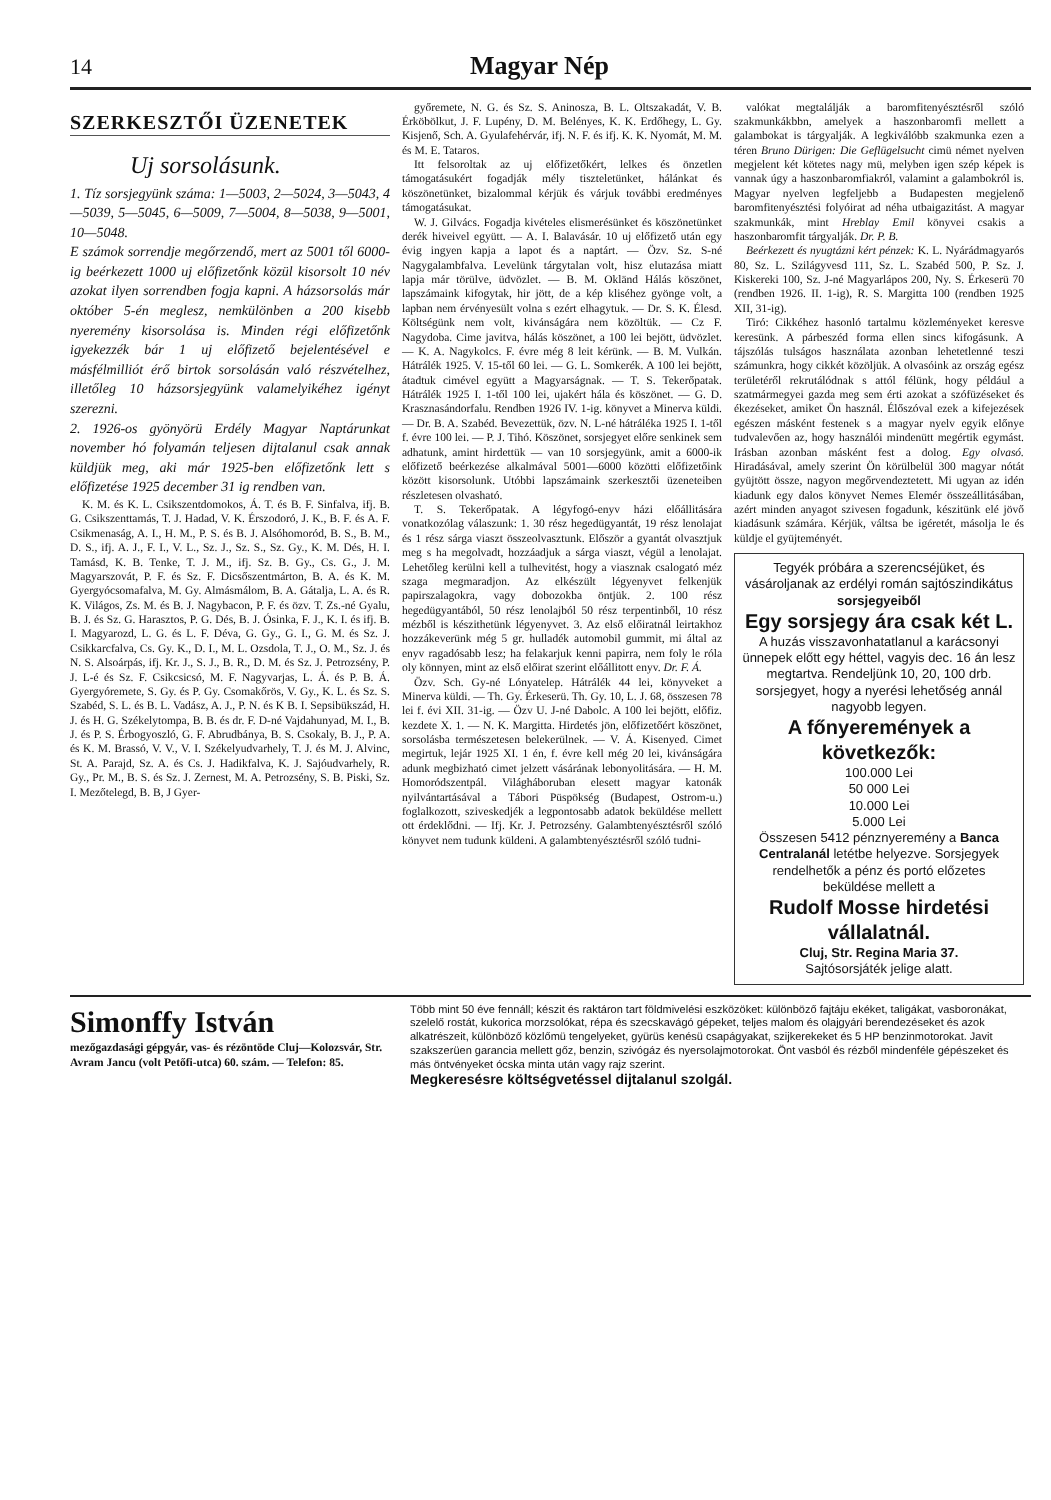14 Magyar Nép
SZERKESZTŐI ÜZENETEK
Uj sorsolásunk.
1. Tíz sorsjegyünk száma: 1—5003, 2—5024, 3—5043, 4—5039, 5—5045, 6—5009, 7—5004, 8—5038, 9—5001, 10—5048.
E számok sorrendje megőrzendő, mert az 5001 től 6000-ig beérkezett 1000 uj előfizetőnk közül kisorsolt 10 név azokat ilyen sorrendben fogja kapni. A házsorsolás már október 5-én meglesz, nemkülönben a 200 kisebb nyeremény kisorsolása is. Minden régi előfizetőnk igyekezzék bár 1 uj előfizető bejelentésével e másfélmilliót érő birtok sorsolásán való részvételhez, illetőleg 10 házsorsjegyünk valamelyikéhez igényt szerezni.
2. 1926-os gyönyörü Erdély Magyar Naptárunkat november hó folyamán teljesen dijtalanul csak annak küldjük meg, aki már 1925-ben előfizetőnk lett s előfizetése 1925 december 31 ig rendben van.
K. M. és K. L. Csikszentdomokos, Á. T. és B. F. Sinfalva, ifj. B. G. Csikszenttamás, T. J. Hadad, V. K. Érszodoró, J. K., B. F. és A. F. Csikmenaság, A. I., H. M., P. S. és B. J. Alsóhomoród, B. S., B. M., D. S., ifj. A. J., F. I., V. L., Sz. J., Sz. S., Sz. Gy., K. M. Dés, H. I. Tamásd, K. B. Tenke, T. J. M., ifj. Sz. B. Gy., Cs. G., J. M. Magyarszovát, P. F. és Sz. F. Dicsőszentmárton, B. A. és K. M. Gyergyócsomafalva, M. Gy. Almásmálom, B. A. Gátalja, L. A. és R. K. Világos, Zs. M. és B. J. Nagybacon, P. F. és özv. T. Zs.-né Gyalu, B. J. és Sz. G. Harasztos, P. G. Dés, B. J. Ósinka, F. J., K. I. és ifj. B. I. Magyarozd, L. G. és L. F. Déva, G. Gy., G. I., G. M. és Sz. J. Csikkarcfalva, Cs. Gy. K., D. I., M. L. Ozsdola, T. J., O. M., Sz. J. és N. S. Alsoárpás, ifj. Kr. J., S. J., B. R., D. M. és Sz. J. Petrozsény, P. J. L-é és Sz. F. Csikcsicsó, M. F. Nagyvarjas, L. Á. és P. B. Á. Gyergyóremete, S. Gy. és P. Gy. Csomakőrös, V. Gy., K. L. és Sz. S. Szabéd, S. L. és B. L. Vadász, A. J., P. N. és K B. I. Sepsibükszád, H. J. és H. G. Székelytompa, B. B. és dr. F. D-né Vajdahunyad, M. I., B. J. és P. S. Érbogyoszló, G. F. Abrudbánya, B. S. Csokaly, B. J., P. A. és K. M. Brassó, V. V., V. I. Székelyudvarhely, T. J. és M. J. Alvinc, St. A. Parajd, Sz. A. és Cs. J. Hadikfalva, K. J. Sajóudvarhely, R. Gy., Pr. M., B. S. és Sz. J. Zernest, M. A. Petrozsény, S. B. Piski, Sz. I. Mezőtelegd, B. B, J Gyer-
győremete, N. G. és Sz. S. Aninosza, B. L. Oltszakadát, V. B. Érköbölkut, J. F. Lupény, D. M. Belényes, K. K. Erdőhegy, L. Gy. Kisjenő, Sch. A. Gyulafehérvár, ifj. N. F. és ifj. K. K. Nyomát, M. M. és M. E. Tataros.
Itt felsoroltak az uj előfizetőkért, lelkes és önzetlen támogatásukért fogadják mély tiszteletünket, hálánkat és köszönetünket, bizalommal kérjük és várjuk további eredményes támogatásukat.
W. J. Gilvács. Fogadja kivételes elismerésünket és köszönetünket derék hiveivel együtt. — A. I. Balavásár. 10 uj előfizető után egy évig ingyen kapja a lapot és a naptárt. — Özv. Sz. S-né Nagygalambfalva. Levelünk tárgytalan volt, hisz elutazása miatt lapja már törülve, üdvözlet. — B. M. Okländ Hálás köszönet, lapszámaink kifogytak, hir jött, de a kép kliséhez gyönge volt, a lapban nem érvényesült volna s ezért elhagytuk. — Dr. S. K. Élesd. Költségünk nem volt, kivánságára nem közöltük. — Cz F. Nagydoba. Cime javitva, hálás köszönet, a 100 lei bejött, üdvözlet. — K. A. Nagykolcs. F. évre még 8 leit kérünk. — B. M. Vulkán. Hátrálék 1925. V. 15-től 60 lei. — G. L. Somkerék. A 100 lei bejött, átadtuk cimével együtt a Magyarságnak. — T. S. Tekerőpatak. Hátrálék 1925 I. 1-től 100 lei, ujakért hála és köszönet. — G. D. Krasznasándorfalu. Rendben 1926 IV. 1-ig. könyvet a Minerva küldi. — Dr. B. A. Szabéd. Bevezettük, özv. N. L-né hátráléka 1925 I. 1-től f. évre 100 lei. — P. J. Tihó. Köszönet, sorsjegyet előre senkinek sem adhatunk, amint hirdettük — van 10 sorsjegyünk, amit a 6000-ik előfizető beérkezése alkalmával 5001—6000 közötti előfizetőink között kisorsolunk. Utóbbi lapszámaink szerkesztői üzeneteiben részletesen olvasható.
T. S. Tekerőpatak. A légyfogó-enyv házi előállitására vonatkozólag válaszunk: 1. 30 rész hegedügyantát, 19 rész lenolajat és 1 rész sárga viaszt összeolvasztunk. Először a gyantát olvasztjuk meg s ha megolvadt, hozzáadjuk a sárga viaszt, végül a lenolajat. Lehetőleg kerülni kell a tulhevitést, hogy a viasznak csalogató méz szaga megmaradjon. Az elkészült légyenyvet felkenjük papirszalagokra, vagy dobozokba öntjük. 2. 100 rész hegedügyantából, 50 rész lenolajból 50 rész terpentinből, 10 rész mézből is készithetünk légyenyvet. 3. Az első előiratnál leirtakhoz hozzákeverünk még 5 gr. hulladék automobil gummit, mi által az enyv ragadósabb lesz; ha felakarjuk kenni papirra, nem foly le róla oly könnyen, mint az első előirat szerint előállitott enyv. Dr. F. Á.
Özv. Sch. Gy-né Lónyatelep. Hátrálék 44 lei, könyveket a Minerva küldi. — Th. Gy. Érkeserü. Th. Gy. 10, L. J. 68, összesen 78 lei f. évi XII. 31-ig. — Özv U. J-né Dabolc. A 100 lei bejött, előfiz. kezdete X. 1. — N. K. Margitta. Hirdetés jön, előfizetőért köszönet, sorsolásba természetesen belekerülnek. — V. Á. Kisenyed. Cimet megirtuk, lejár 1925 XI. 1 én, f. évre kell még 20 lei, kivánságára adunk megbizható cimet jelzett vásárának lebonyolitására. — H. M. Homoródszentpál. Világháboruban elesett magyar katonák nyilvántartásával a Tábori Püspökség (Budapest, Ostrom-u.) foglalkozott, szivesked­jék a legpontosabb adatok beküldése mellett ott érdeklődni. — Ifj. Kr. J. Petrozsény. Galambtenyésztésről szóló könyvet nem tudunk küldeni. A galambtenyésztésről szóló tudni-
valókat megtalálják a baromfitenyésztésről szóló szakmunkákbbn, amelyek a haszonbaromfi mellett a galambokat is tárgyalják. A legkiválóbb szakmunka ezen a téren Bruno Dürigen: Die Geflügelsucht cimü német nyelven megjelent két kötetes nagy mü, melyben igen szép képek is vannak úgy a haszonbaromfiakról, valamint a galambokról is. Magyar nyelven legfeljebb a Budapesten megjelenő baromfitenyésztési folyóirat ad néha utbaigazitást. A magyar szakmunkák, mint Hreblay Emil könyvei csakis a haszonbaromfit tárgyalják. Dr. P. B.
Beérkezett és nyugtázni kért pénzek: K. L. Nyárádmagyarós 80, Sz. L. Szilágyvesd 111, Sz. L. Szabéd 500, P. Sz. J. Kiskereki 100, Sz. J-né Magyarlápos 200, Ny. S. Érkeserü 70 (rendben 1926. II. 1-ig), R. S. Margitta 100 (rendben 1925 XII, 31-ig).
Tiró: Cikkéhez hasonló tartalmu közleményeket keresve keresünk. A párbeszéd forma ellen sincs kifogásunk. A tájszólás tulságos használata azonban lehetetlenné teszi számunkra, hogy cikkét közöljük. A olvasóink az ország egész területéről rekrutálódnak s attól félünk, hogy például a szatmármegyei gazda meg sem érti azokat a szófüzéseket és ékezéseket, amiket Ön használ. Élőszóval ezek a kifejezések egészen másként festenek s a magyar nyelv egyik előnye tudvalevően az, hogy használói mindenütt megértik egymást. Irásban azonban másként fest a dolog. Egy olvasó. Hiradásával, amely szerint Ön körülbelül 300 magyar nótát gyüjtött össze, nagyon megőrvendeztetett. Mi ugyan az idén kiadunk egy dalos könyvet Nemes Elemér összeállitásában, azért minden anyagot szivesen fogadunk, készitünk elé jövő kiadásunk számára. Kérjük, váltsa be igéretét, másolja le és küldje el gyüjteményét.
Tegyék próbára a szerencséjüket, és vásároljanak az erdélyi román sajtószindikátus sorsjegyeiből
Egy sorsjegy ára csak két L.
A huzás visszavonhatatlanul a karácsonyi ünnepek előtt egy héttel, vagyis dec. 16 án lesz megtartva. Rendeljünk 10, 20, 100 drb. sorsjegyet, hogy a nyerési lehetőség annál nagyobb legyen.
A főnyeremények a következők:
100.000 Lei
50 000 Lei
10.000 Lei
5.000 Lei
Összesen 5412 pénznyeremény a Banca Centralanál letétbe helyezve. Sorsjegyek rendelhetők a pénz és portó előzetes beküldése mellett a
Rudolf Mosse hirdetési vállalatnál.
Cluj, Str. Regina Maria 37.
Sajtósorsjáték jelige alatt.
Simonffy István
mezőgazdasági gépgyár, vas- és rézöntöde Cluj—Kolozsvár, Str. Avram Jancu (volt Petőfi-utca) 60. szám. — Telefon: 85.
Több mint 50 éve fennáll; készit és raktáron tart földmivelési eszközöket: különböző fajtáju ekéket, taligákat, vasboronákat, szelelő rostát, kukorica morzsolókat, répa és szecskavágó gépeket, teljes malom és olajgyári berendezéseket és azok alkatrészeit, különböző közlőmü tengelyeket, gyürüs kenésü csapágyakat, szijkerekeket és 5 HP benzinmotorokat. Javit szakszerüen garancia mellett gőz, benzin, szivógáz és nyersolajmotorokat. Önt vasból és rézből mindenféle gépészeket és más öntvényeket ócska minta után vagy rajz szerint.
Megkeresésre költségvetéssel dijtalanul szolgál.